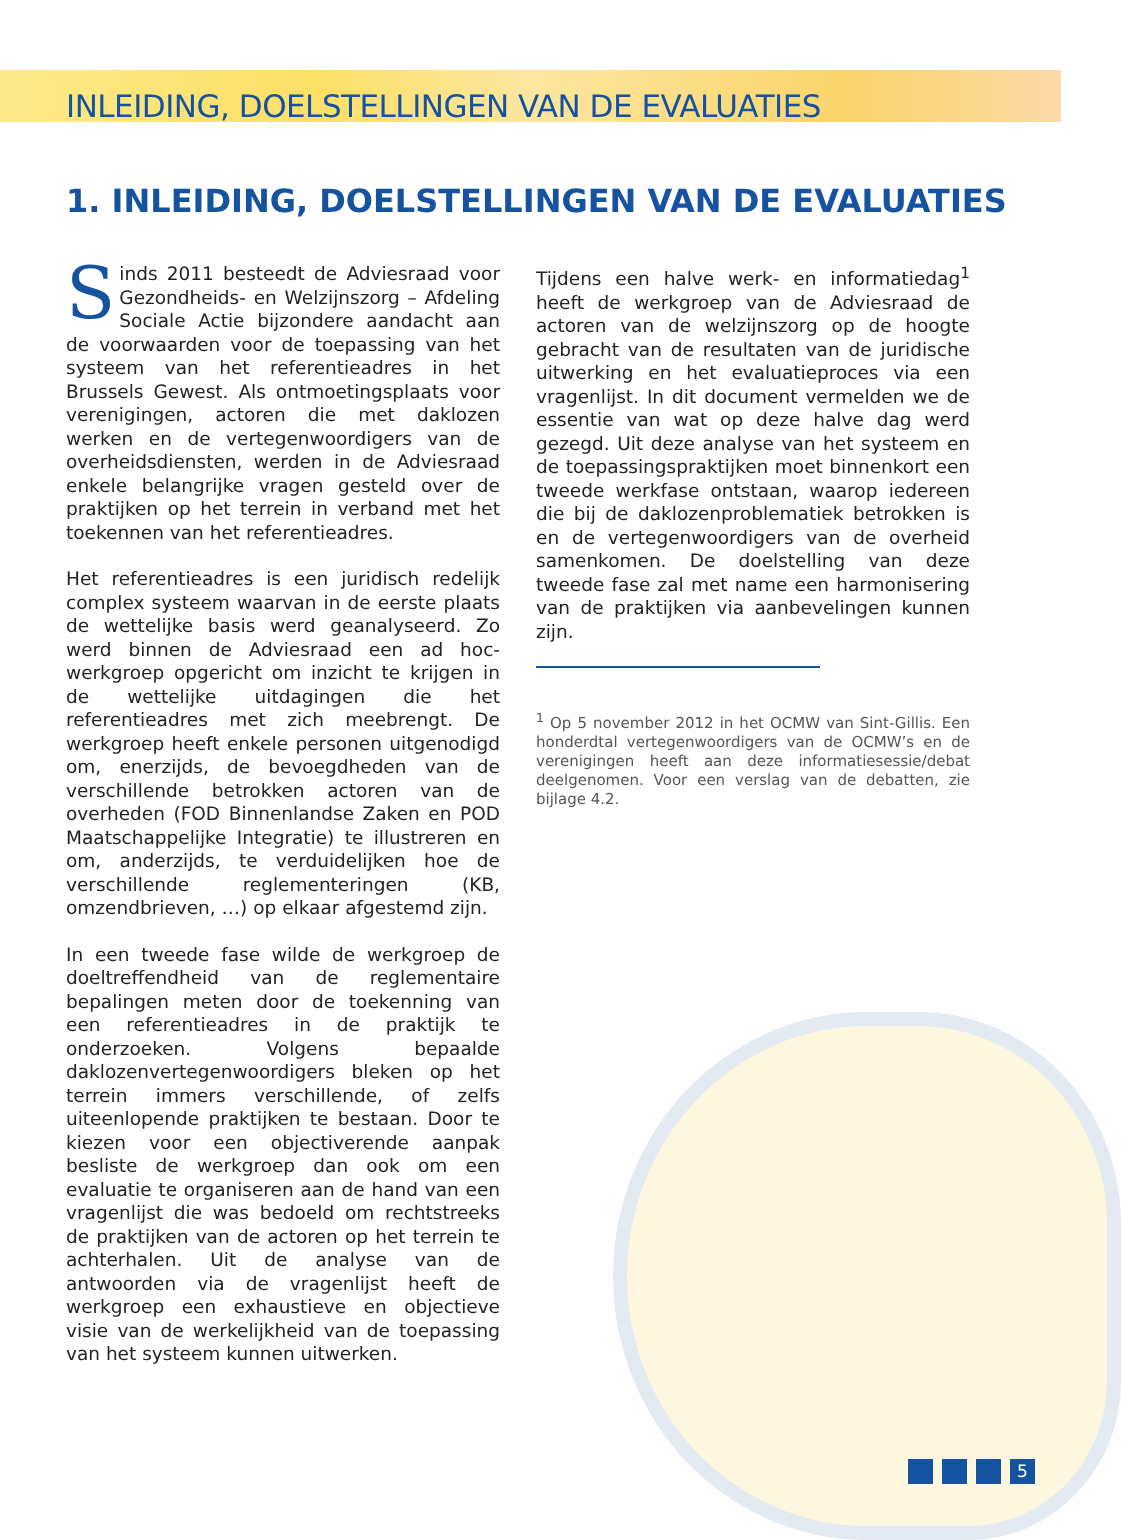INLEIDING, DOELSTELLINGEN VAN DE EVALUATIES
1. INLEIDING, DOELSTELLINGEN VAN DE EVALUATIES
Sinds 2011 besteedt de Adviesraad voor Gezondheids- en Welzijnszorg – Afdeling Sociale Actie bijzondere aandacht aan de voorwaarden voor de toepassing van het systeem van het referentieadres in het Brussels Gewest. Als ontmoetingsplaats voor verenigingen, actoren die met daklozen werken en de vertegenwoordigers van de overheidsdiensten, werden in de Adviesraad enkele belangrijke vragen gesteld over de praktijken op het terrein in verband met het toekennen van het referentieadres.
Het referentieadres is een juridisch redelijk complex systeem waarvan in de eerste plaats de wettelijke basis werd geanalyseerd. Zo werd binnen de Adviesraad een ad hoc-werkgroep opgericht om inzicht te krijgen in de wettelijke uitdagingen die het referentieadres met zich meebrengt. De werkgroep heeft enkele personen uitgenodigd om, enerzijds, de bevoegdheden van de verschillende betrokken actoren van de overheden (FOD Binnenlandse Zaken en POD Maatschappelijke Integratie) te illustreren en om, anderzijds, te verduidelijken hoe de verschillende reglementeringen (KB, omzendbrieven, …) op elkaar afgestemd zijn.
In een tweede fase wilde de werkgroep de doeltreffendheid van de reglementaire bepalingen meten door de toekenning van een referentieadres in de praktijk te onderzoeken. Volgens bepaalde daklozenvertegenwoordigers bleken op het terrein immers verschillende, of zelfs uiteenlopende praktijken te bestaan. Door te kiezen voor een objectiverende aanpak besliste de werkgroep dan ook om een evaluatie te organiseren aan de hand van een vragenlijst die was bedoeld om rechtstreeks de praktijken van de actoren op het terrein te achterhalen. Uit de analyse van de antwoorden via de vragenlijst heeft de werkgroep een exhaustieve en objectieve visie van de werkelijkheid van de toepassing van het systeem kunnen uitwerken.
Tijdens een halve werk- en informatiedag<sup>1</sup> heeft de werkgroep van de Adviesraad de actoren van de welzijnszorg op de hoogte gebracht van de resultaten van de juridische uitwerking en het evaluatieproces via een vragenlijst. In dit document vermelden we de essentie van wat op deze halve dag werd gezegd. Uit deze analyse van het systeem en de toepassingspraktijken moet binnenkort een tweede werkfase ontstaan, waarop iedereen die bij de daklozenproblematiek betrokken is en de vertegenwoordigers van de overheid samenkomen. De doelstelling van deze tweede fase zal met name een harmonisering van de praktijken via aanbevelingen kunnen zijn.
<sup>1</sup> Op 5 november 2012 in het OCMW van Sint-Gillis. Een honderdtal vertegenwoordigers van de OCMW’s en de verenigingen heeft aan deze informatiesessie/debat deelgenomen. Voor een verslag van de debatten, zie bijlage 4.2.
5